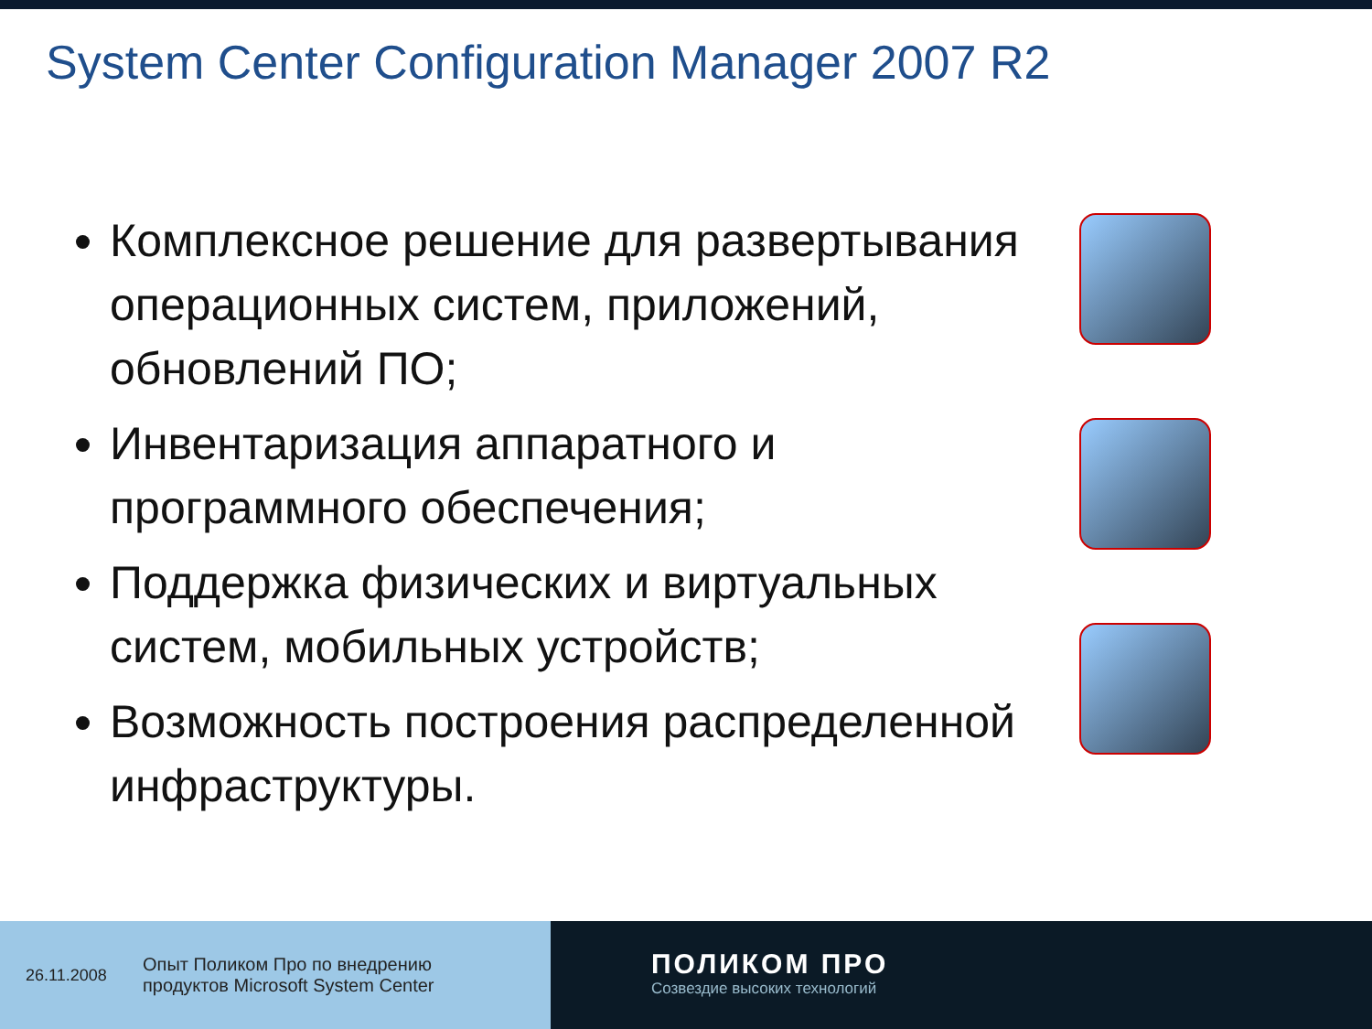System Center Configuration Manager 2007 R2
Комплексное решение для развертывания операционных систем, приложений, обновлений ПО;
Инвентаризация аппаратного и программного обеспечения;
Поддержка физических и виртуальных систем, мобильных устройств;
Возможность построения распределенной инфраструктуры.
26.11.2008 Опыт Поликом Про по внедрению
продуктов Microsoft System Center
ПОЛИКОМ ПРО
Созвездие высоких технологий